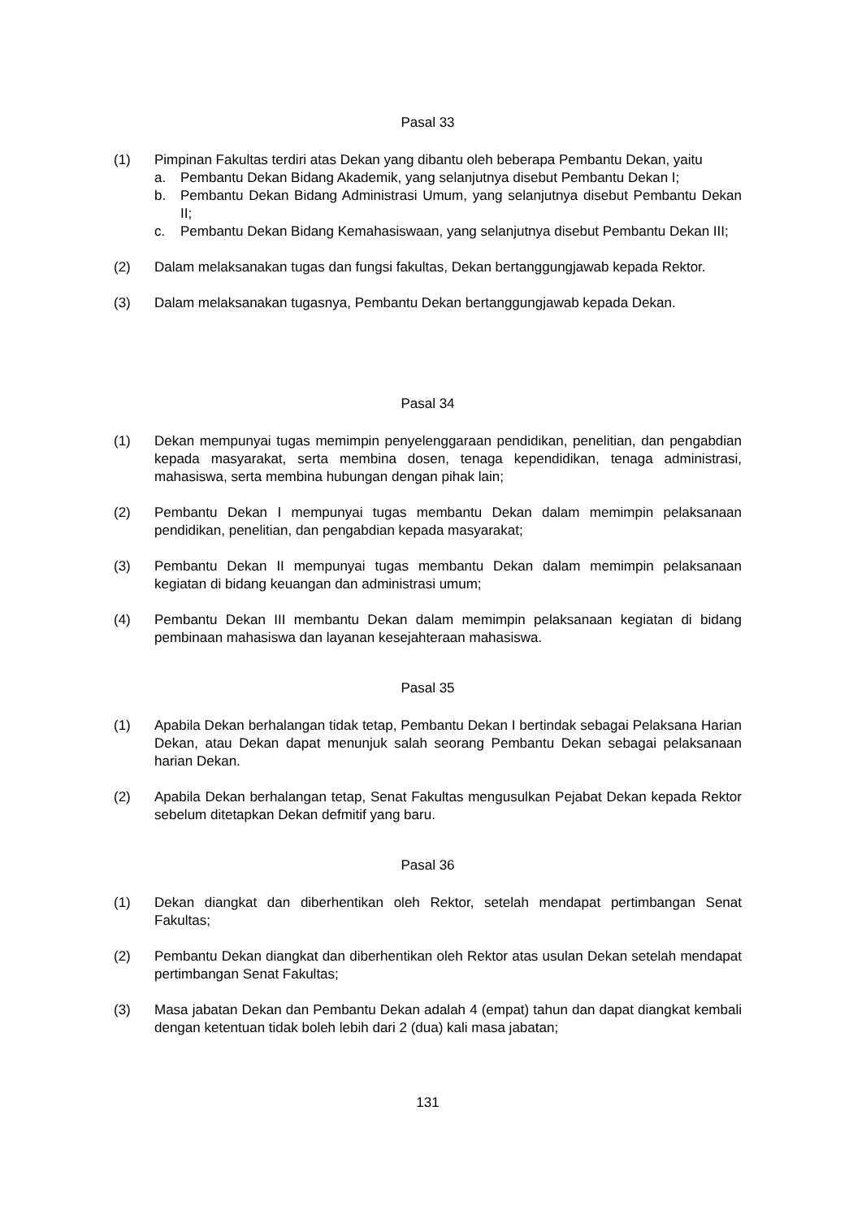Pasal 33
(1) Pimpinan Fakultas terdiri atas Dekan yang dibantu oleh beberapa Pembantu Dekan, yaitu
a. Pembantu Dekan Bidang Akademik, yang selanjutnya disebut Pembantu Dekan I;
b. Pembantu Dekan Bidang Administrasi Umum, yang selanjutnya disebut Pembantu Dekan II;
c. Pembantu Dekan Bidang Kemahasiswaan, yang selanjutnya disebut Pembantu Dekan III;
(2) Dalam melaksanakan tugas dan fungsi fakultas, Dekan bertanggungjawab kepada Rektor.
(3) Dalam melaksanakan tugasnya, Pembantu Dekan bertanggungjawab kepada Dekan.
Pasal 34
(1) Dekan mempunyai tugas memimpin penyelenggaraan pendidikan, penelitian, dan pengabdian kepada masyarakat, serta membina dosen, tenaga kependidikan, tenaga administrasi, mahasiswa, serta membina hubungan dengan pihak lain;
(2) Pembantu Dekan I mempunyai tugas membantu Dekan dalam memimpin pelaksanaan pendidikan, penelitian, dan pengabdian kepada masyarakat;
(3) Pembantu Dekan II mempunyai tugas membantu Dekan dalam memimpin pelaksanaan kegiatan di bidang keuangan dan administrasi umum;
(4) Pembantu Dekan III membantu Dekan dalam memimpin pelaksanaan kegiatan di bidang pembinaan mahasiswa dan layanan kesejahteraan mahasiswa.
Pasal 35
(1) Apabila Dekan berhalangan tidak tetap, Pembantu Dekan I bertindak sebagai Pelaksana Harian Dekan, atau Dekan dapat menunjuk salah seorang Pembantu Dekan sebagai pelaksanaan harian Dekan.
(2) Apabila Dekan berhalangan tetap, Senat Fakultas mengusulkan Pejabat Dekan kepada Rektor sebelum ditetapkan Dekan defmitif yang baru.
Pasal 36
(1) Dekan diangkat dan diberhentikan oleh Rektor, setelah mendapat pertimbangan Senat Fakultas;
(2) Pembantu Dekan diangkat dan diberhentikan oleh Rektor atas usulan Dekan setelah mendapat pertimbangan Senat Fakultas;
(3) Masa jabatan Dekan dan Pembantu Dekan adalah 4 (empat) tahun dan dapat diangkat kembali dengan ketentuan tidak boleh lebih dari 2 (dua) kali masa jabatan;
131